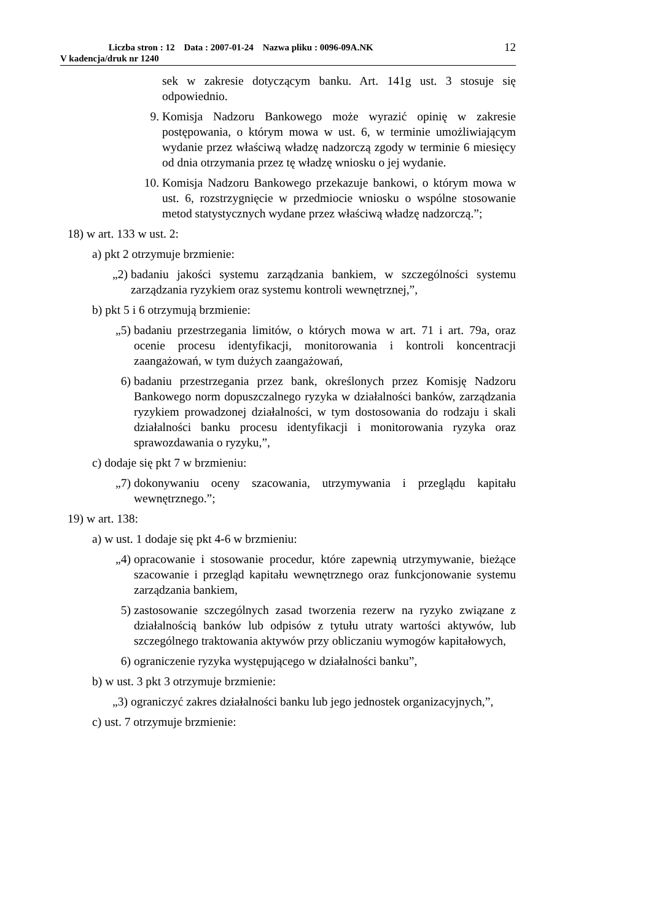Liczba stron : 12 Data : 2007-01-24 Nazwa pliku : 0096-09A.NK
V kadencja/druk nr 1240
12
sek w zakresie dotyczącym banku. Art. 141g ust. 3 stosuje się odpowiednio.
9. Komisja Nadzoru Bankowego może wyrazić opinię w zakresie postępowania, o którym mowa w ust. 6, w terminie umożliwiającym wydanie przez właściwą władzę nadzorczą zgody w terminie 6 miesięcy od dnia otrzymania przez tę władzę wniosku o jej wydanie.
10. Komisja Nadzoru Bankowego przekazuje bankowi, o którym mowa w ust. 6, rozstrzygnięcie w przedmiocie wniosku o wspólne stosowanie metod statystycznych wydane przez właściwą władzę nadzorczą.”;
18) w art. 133 w ust. 2:
a) pkt 2 otrzymuje brzmienie:
„2) badaniu jakości systemu zarządzania bankiem, w szczególności systemu zarządzania ryzykiem oraz systemu kontroli wewnętrznej,”,
b) pkt 5 i 6 otrzymują brzmienie:
„5) badaniu przestrzegania limitów, o których mowa w art. 71 i art. 79a, oraz ocenie procesu identyfikacji, monitorowania i kontroli koncentracji zaangażowań, w tym dużych zaangażowań,
6) badaniu przestrzegania przez bank, określonych przez Komisję Nadzoru Bankowego norm dopuszczalnego ryzyka w działalności banków, zarządzania ryzykiem prowadzonej działalności, w tym dostosowania do rodzaju i skali działalności banku procesu identyfikacji i monitorowania ryzyka oraz sprawozdawania o ryzyku,”,
c) dodaje się pkt 7 w brzmieniu:
„7) dokonywaniu oceny szacowania, utrzymywania i przeglądu kapitału wewnętrznego.”;
19) w art. 138:
a) w ust. 1 dodaje się pkt 4-6 w brzmieniu:
„4) opracowanie i stosowanie procedur, które zapewnią utrzymywanie, bieżące szacowanie i przegląd kapitału wewnętrznego oraz funkcjonowanie systemu zarządzania bankiem,
5) zastosowanie szczególnych zasad tworzenia rezerw na ryzyko związane z działalnością banków lub odpisów z tytułu utraty wartości aktywów, lub szczególnego traktowania aktywów przy obliczaniu wymogów kapitałowych,
6) ograniczenie ryzyka występującego w działalności banku”,
b) w ust. 3 pkt 3 otrzymuje brzmienie:
„3) ograniczyć zakres działalności banku lub jego jednostek organizacyjnych,”,
c) ust. 7 otrzymuje brzmienie: